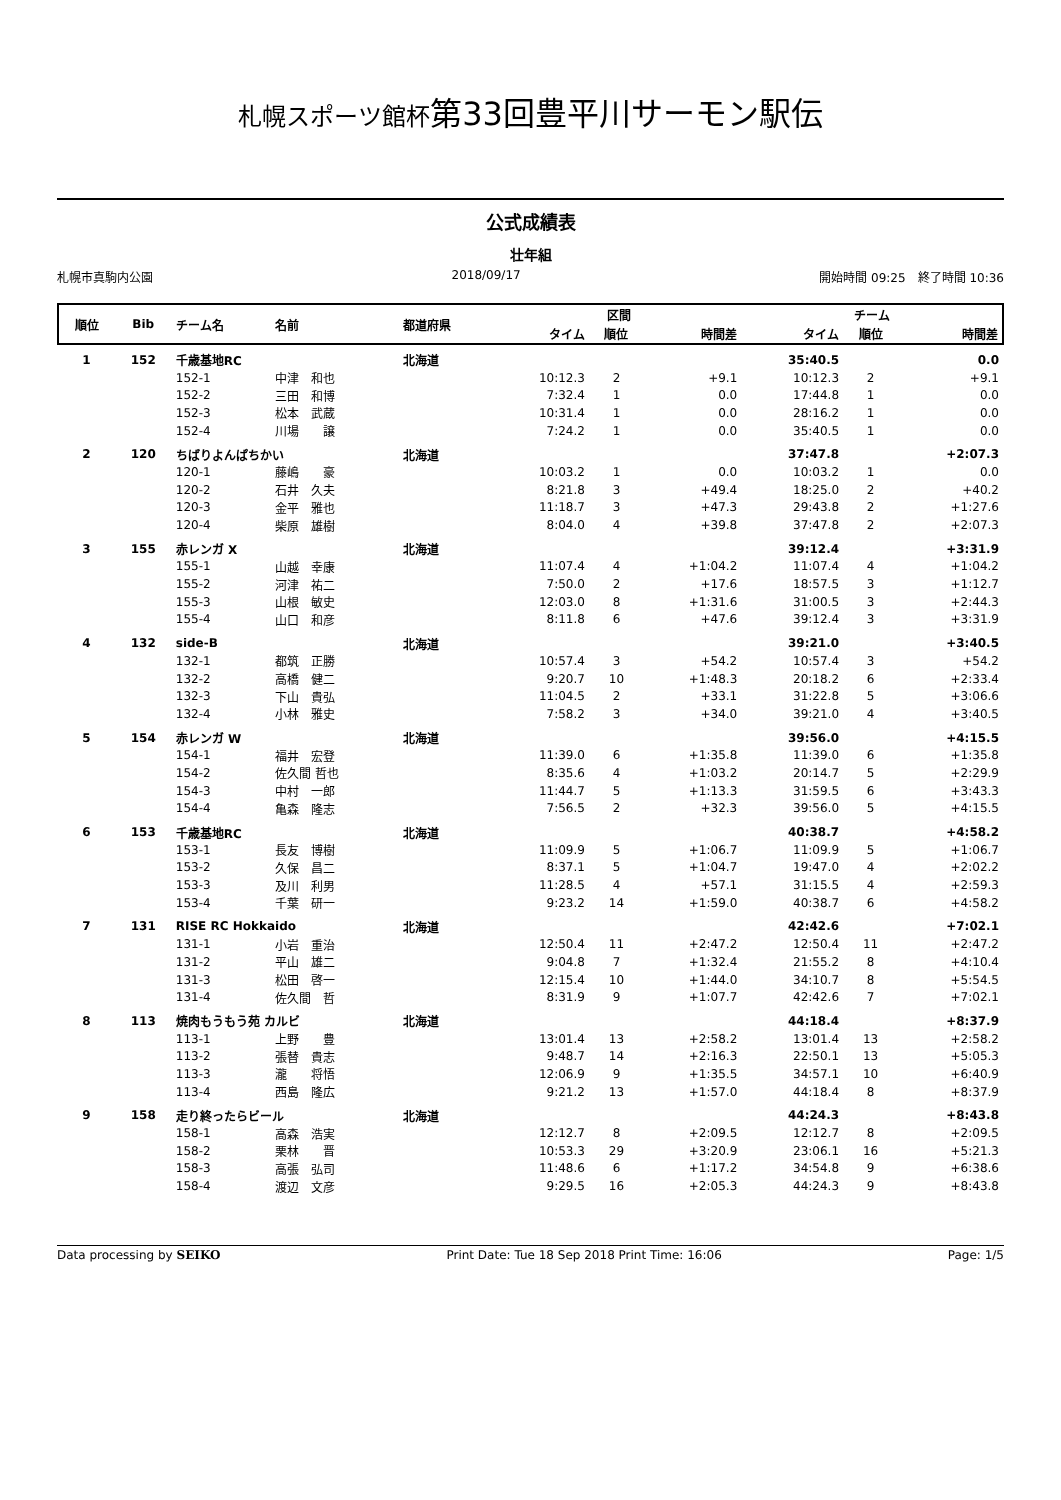札幌スポーツ館杯第33回豊平川サーモン駅伝
公式成績表
壮年組
札幌市真駒内公園 2018/09/17 開始時間 09:25　終了時間 10:36
| 順位 | Bib | チーム名 | 名前 | 都道府県 | 区間 | | | チーム | | |
| --- | --- | --- | --- | --- | --- | --- | --- | --- | --- | --- |
| | | | | | タイム | 順位 | 時間差 | タイム | 順位 | 時間差 |
| 1 | 152 | 千歳基地RC | | 北海道 | | | | 35:40.5 | | 0.0 |
| | | 152-1 | 中津 和也 | | 10:12.3 | 2 | +9.1 | 10:12.3 | 2 | +9.1 |
| | | 152-2 | 三田 和博 | | 7:32.4 | 1 | 0.0 | 17:44.8 | 1 | 0.0 |
| | | 152-3 | 松本 武蔵 | | 10:31.4 | 1 | 0.0 | 28:16.2 | 1 | 0.0 |
| | | 152-4 | 川場 譲 | | 7:24.2 | 1 | 0.0 | 35:40.5 | 1 | 0.0 |
| 2 | 120 | ちばりよんぱちかい | | 北海道 | | | | 37:47.8 | | +2:07.3 |
| | | 120-1 | 藤嶋 豪 | | 10:03.2 | 1 | 0.0 | 10:03.2 | 1 | 0.0 |
| | | 120-2 | 石井 久夫 | | 8:21.8 | 3 | +49.4 | 18:25.0 | 2 | +40.2 |
| | | 120-3 | 金平 雅也 | | 11:18.7 | 3 | +47.3 | 29:43.8 | 2 | +1:27.6 |
| | | 120-4 | 柴原 雄樹 | | 8:04.0 | 4 | +39.8 | 37:47.8 | 2 | +2:07.3 |
| 3 | 155 | 赤レンガ X | | 北海道 | | | | 39:12.4 | | +3:31.9 |
| | | 155-1 | 山越 幸康 | | 11:07.4 | 4 | +1:04.2 | 11:07.4 | 4 | +1:04.2 |
| | | 155-2 | 河津 祐二 | | 7:50.0 | 2 | +17.6 | 18:57.5 | 3 | +1:12.7 |
| | | 155-3 | 山根 敏史 | | 12:03.0 | 8 | +1:31.6 | 31:00.5 | 3 | +2:44.3 |
| | | 155-4 | 山口 和彦 | | 8:11.8 | 6 | +47.6 | 39:12.4 | 3 | +3:31.9 |
| 4 | 132 | side-B | | 北海道 | | | | 39:21.0 | | +3:40.5 |
| | | 132-1 | 都筑 正勝 | | 10:57.4 | 3 | +54.2 | 10:57.4 | 3 | +54.2 |
| | | 132-2 | 高橋 健二 | | 9:20.7 | 10 | +1:48.3 | 20:18.2 | 6 | +2:33.4 |
| | | 132-3 | 下山 貴弘 | | 11:04.5 | 2 | +33.1 | 31:22.8 | 5 | +3:06.6 |
| | | 132-4 | 小林 雅史 | | 7:58.2 | 3 | +34.0 | 39:21.0 | 4 | +3:40.5 |
| 5 | 154 | 赤レンガ W | | 北海道 | | | | 39:56.0 | | +4:15.5 |
| | | 154-1 | 福井 宏登 | | 11:39.0 | 6 | +1:35.8 | 11:39.0 | 6 | +1:35.8 |
| | | 154-2 | 佐久間 哲也 | | 8:35.6 | 4 | +1:03.2 | 20:14.7 | 5 | +2:29.9 |
| | | 154-3 | 中村 一郎 | | 11:44.7 | 5 | +1:13.3 | 31:59.5 | 6 | +3:43.3 |
| | | 154-4 | 亀森 隆志 | | 7:56.5 | 2 | +32.3 | 39:56.0 | 5 | +4:15.5 |
| 6 | 153 | 千歳基地RC | | 北海道 | | | | 40:38.7 | | +4:58.2 |
| | | 153-1 | 長友 博樹 | | 11:09.9 | 5 | +1:06.7 | 11:09.9 | 5 | +1:06.7 |
| | | 153-2 | 久保 昌二 | | 8:37.1 | 5 | +1:04.7 | 19:47.0 | 4 | +2:02.2 |
| | | 153-3 | 及川 利男 | | 11:28.5 | 4 | +57.1 | 31:15.5 | 4 | +2:59.3 |
| | | 153-4 | 千葉 研一 | | 9:23.2 | 14 | +1:59.0 | 40:38.7 | 6 | +4:58.2 |
| 7 | 131 | RISE RC Hokkaido | | 北海道 | | | | 42:42.6 | | +7:02.1 |
| | | 131-1 | 小岩 重治 | | 12:50.4 | 11 | +2:47.2 | 12:50.4 | 11 | +2:47.2 |
| | | 131-2 | 平山 雄二 | | 9:04.8 | 7 | +1:32.4 | 21:55.2 | 8 | +4:10.4 |
| | | 131-3 | 松田 啓一 | | 12:15.4 | 10 | +1:44.0 | 34:10.7 | 8 | +5:54.5 |
| | | 131-4 | 佐久間 哲 | | 8:31.9 | 9 | +1:07.7 | 42:42.6 | 7 | +7:02.1 |
| 8 | 113 | 焼肉もうもう苑 カルビ | | 北海道 | | | | 44:18.4 | | +8:37.9 |
| | | 113-1 | 上野 豊 | | 13:01.4 | 13 | +2:58.2 | 13:01.4 | 13 | +2:58.2 |
| | | 113-2 | 張替 貴志 | | 9:48.7 | 14 | +2:16.3 | 22:50.1 | 13 | +5:05.3 |
| | | 113-3 | 瀧 将悟 | | 12:06.9 | 9 | +1:35.5 | 34:57.1 | 10 | +6:40.9 |
| | | 113-4 | 西島 隆広 | | 9:21.2 | 13 | +1:57.0 | 44:18.4 | 8 | +8:37.9 |
| 9 | 158 | 走り終ったらビール | | 北海道 | | | | 44:24.3 | | +8:43.8 |
| | | 158-1 | 高森 浩実 | | 12:12.7 | 8 | +2:09.5 | 12:12.7 | 8 | +2:09.5 |
| | | 158-2 | 栗林 晋 | | 10:53.3 | 29 | +3:20.9 | 23:06.1 | 16 | +5:21.3 |
| | | 158-3 | 高張 弘司 | | 11:48.6 | 6 | +1:17.2 | 34:54.8 | 9 | +6:38.6 |
| | | 158-4 | 渡辺 文彦 | | 9:29.5 | 16 | +2:05.3 | 44:24.3 | 9 | +8:43.8 |
Data processing by SEIKO Print Date: Tue 18 Sep 2018 Print Time: 16:06 Page: 1/5